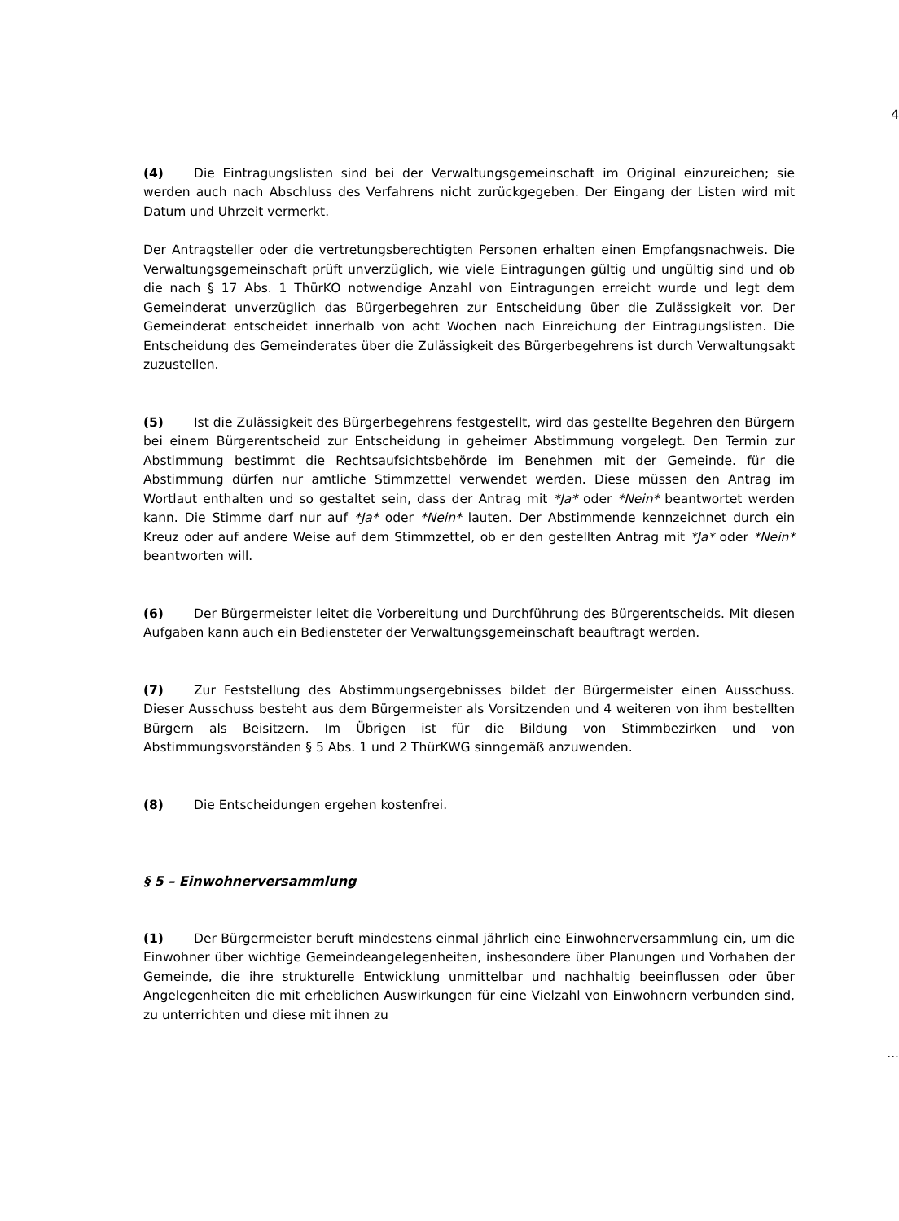4
(4) Die Eintragungslisten sind bei der Verwaltungsgemeinschaft im Original einzureichen; sie werden auch nach Abschluss des Verfahrens nicht zurückgegeben. Der Eingang der Listen wird mit Datum und Uhrzeit vermerkt.
Der Antragsteller oder die vertretungsberechtigten Personen erhalten einen Empfangsnachweis. Die Verwaltungsgemeinschaft prüft unverzüglich, wie viele Eintragungen gültig und ungültig sind und ob die nach § 17 Abs. 1 ThürKO notwendige Anzahl von Eintragungen erreicht wurde und legt dem Gemeinderat unverzüglich das Bürgerbegehren zur Entscheidung über die Zulässigkeit vor. Der Gemeinderat entscheidet innerhalb von acht Wochen nach Einreichung der Eintragungslisten. Die Entscheidung des Gemeinderates über die Zulässigkeit des Bürgerbegehrens ist durch Verwaltungsakt zuzustellen.
(5) Ist die Zulässigkeit des Bürgerbegehrens festgestellt, wird das gestellte Begehren den Bürgern bei einem Bürgerentscheid zur Entscheidung in geheimer Abstimmung vorgelegt. Den Termin zur Abstimmung bestimmt die Rechtsaufsichtsbehörde im Benehmen mit der Gemeinde. für die Abstimmung dürfen nur amtliche Stimmzettel verwendet werden. Diese müssen den Antrag im Wortlaut enthalten und so gestaltet sein, dass der Antrag mit *Ja* oder *Nein* beantwortet werden kann. Die Stimme darf nur auf *Ja* oder *Nein* lauten. Der Abstimmende kennzeichnet durch ein Kreuz oder auf andere Weise auf dem Stimmzettel, ob er den gestellten Antrag mit *Ja* oder *Nein* beantworten will.
(6) Der Bürgermeister leitet die Vorbereitung und Durchführung des Bürgerentscheids. Mit diesen Aufgaben kann auch ein Bediensteter der Verwaltungsgemeinschaft beauftragt werden.
(7) Zur Feststellung des Abstimmungsergebnisses bildet der Bürgermeister einen Ausschuss. Dieser Ausschuss besteht aus dem Bürgermeister als Vorsitzenden und 4 weiteren von ihm bestellten Bürgern als Beisitzern. Im Übrigen ist für die Bildung von Stimmbezirken und von Abstimmungsvorständen § 5 Abs. 1 und 2 ThürKWG sinngemäß anzuwenden.
(8) Die Entscheidungen ergehen kostenfrei.
§ 5 – Einwohnerversammlung
(1) Der Bürgermeister beruft mindestens einmal jährlich eine Einwohnerversammlung ein, um die Einwohner über wichtige Gemeindeangelegenheiten, insbesondere über Planungen und Vorhaben der Gemeinde, die ihre strukturelle Entwicklung unmittelbar und nachhaltig beeinflussen oder über Angelegenheiten die mit erheblichen Auswirkungen für eine Vielzahl von Einwohnern verbunden sind, zu unterrichten und diese mit ihnen zu
...